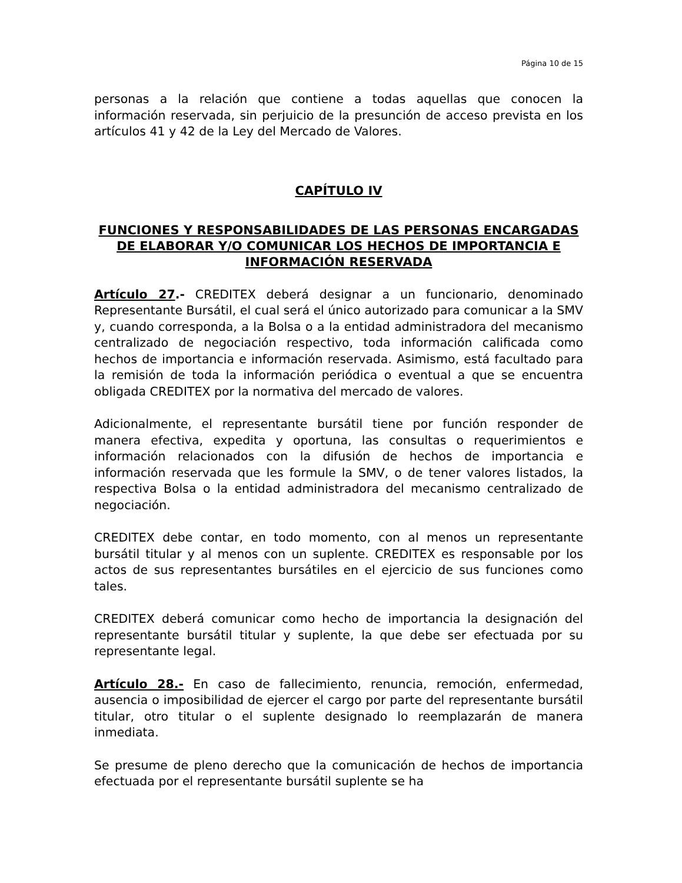Página 10 de 15
personas a la relación que contiene a todas aquellas que conocen la información reservada, sin perjuicio de la presunción de acceso prevista en los artículos 41 y 42 de la Ley del Mercado de Valores.
CAPÍTULO IV
FUNCIONES Y RESPONSABILIDADES DE LAS PERSONAS ENCARGADAS DE ELABORAR Y/O COMUNICAR LOS HECHOS DE IMPORTANCIA E INFORMACIÓN RESERVADA
Artículo 27.- CREDITEX deberá designar a un funcionario, denominado Representante Bursátil, el cual será el único autorizado para comunicar a la SMV y, cuando corresponda, a la Bolsa o a la entidad administradora del mecanismo centralizado de negociación respectivo, toda información calificada como hechos de importancia e información reservada. Asimismo, está facultado para la remisión de toda la información periódica o eventual a que se encuentra obligada CREDITEX por la normativa del mercado de valores.
Adicionalmente, el representante bursátil tiene por función responder de manera efectiva, expedita y oportuna, las consultas o requerimientos e información relacionados con la difusión de hechos de importancia e información reservada que les formule la SMV, o de tener valores listados, la respectiva Bolsa o la entidad administradora del mecanismo centralizado de negociación.
CREDITEX debe contar, en todo momento, con al menos un representante bursátil titular y al menos con un suplente. CREDITEX es responsable por los actos de sus representantes bursátiles en el ejercicio de sus funciones como tales.
CREDITEX deberá comunicar como hecho de importancia la designación del representante bursátil titular y suplente, la que debe ser efectuada por su representante legal.
Artículo 28.- En caso de fallecimiento, renuncia, remoción, enfermedad, ausencia o imposibilidad de ejercer el cargo por parte del representante bursátil titular, otro titular o el suplente designado lo reemplazarán de manera inmediata.
Se presume de pleno derecho que la comunicación de hechos de importancia efectuada por el representante bursátil suplente se ha